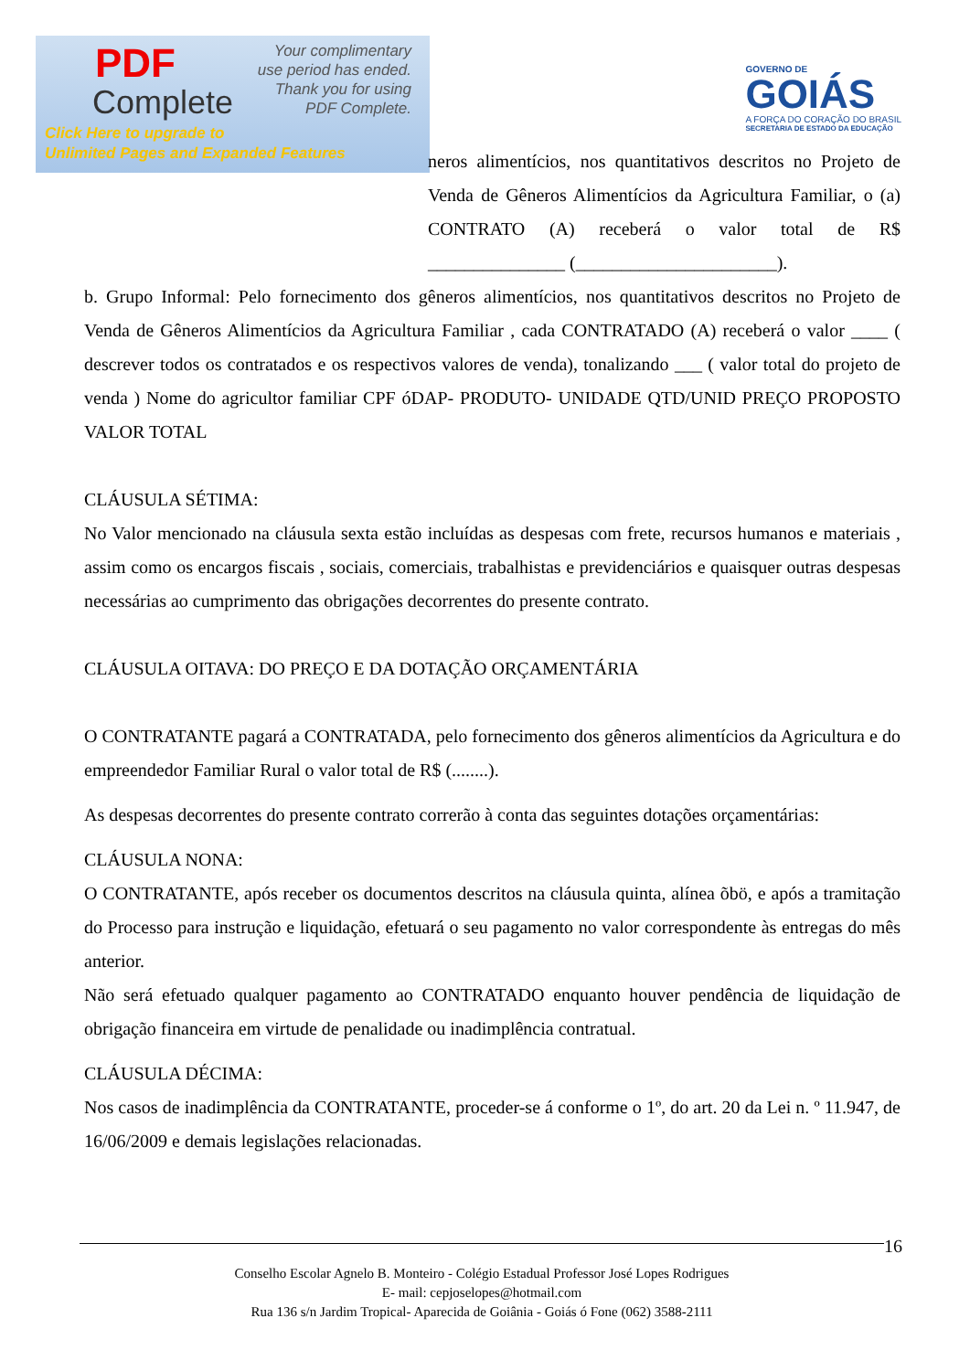PDF
Complete
Your complimentary
use period has ended.
Thank you for using
PDF Complete.
Click Here to upgrade to
Unlimited Pages and Expanded Features
GOVERNO DE
GOIÁS
A FORÇA DO CORAÇÃO DO BRASIL
SECRETARIA DE ESTADO DA EDUCAÇÃO
neros alimentícios, nos quantitativos descritos no Projeto de Venda de Gêneros Alimentícios da Agricultura Familiar, o (a) CONTRATO (A) receberá o valor total de R$ _______________ (______________________).
b. Grupo Informal: Pelo fornecimento dos gêneros alimentícios, nos quantitativos descritos no Projeto de Venda de Gêneros Alimentícios da Agricultura Familiar , cada CONTRATADO (A) receberá o valor ____ ( descrever todos os contratados e os respectivos valores de venda), tonalizando ___ ( valor total do projeto de venda ) Nome do agricultor familiar CPF óDAP- PRODUTO- UNIDADE QTD/UNID PREÇO PROPOSTO VALOR TOTAL
CLÁUSULA SÉTIMA:
No Valor mencionado na cláusula sexta estão incluídas as despesas com frete, recursos humanos e materiais , assim como os encargos fiscais , sociais, comerciais, trabalhistas e previdenciários e quaisquer outras despesas necessárias ao cumprimento das obrigações decorrentes do presente contrato.
CLÁUSULA OITAVA: DO PREÇO E DA DOTAÇÃO ORÇAMENTÁRIA
O CONTRATANTE pagará a CONTRATADA, pelo fornecimento dos gêneros alimentícios da Agricultura e do empreendedor Familiar Rural o valor total de R$ (........).
As despesas decorrentes do presente contrato correrão à conta das seguintes dotações orçamentárias:
CLÁUSULA NONA:
O CONTRATANTE, após receber os documentos descritos na cláusula quinta, alínea õbö, e após a tramitação do Processo para instrução e liquidação, efetuará o seu pagamento no valor correspondente às entregas do mês anterior.
Não será efetuado qualquer pagamento ao CONTRATADO enquanto houver pendência de liquidação de obrigação financeira em virtude de penalidade ou inadimplência contratual.
CLÁUSULA DÉCIMA:
Nos casos de inadimplência da CONTRATANTE, proceder-se á conforme o 1º, do art. 20 da Lei n. º 11.947, de 16/06/2009 e demais legislações relacionadas.
16
Conselho Escolar Agnelo B. Monteiro - Colégio Estadual Professor José Lopes Rodrigues
E- mail: cepjoselopes@hotmail.com
Rua 136 s/n Jardim Tropical- Aparecida de Goiânia - Goiás ó Fone (062) 3588-2111